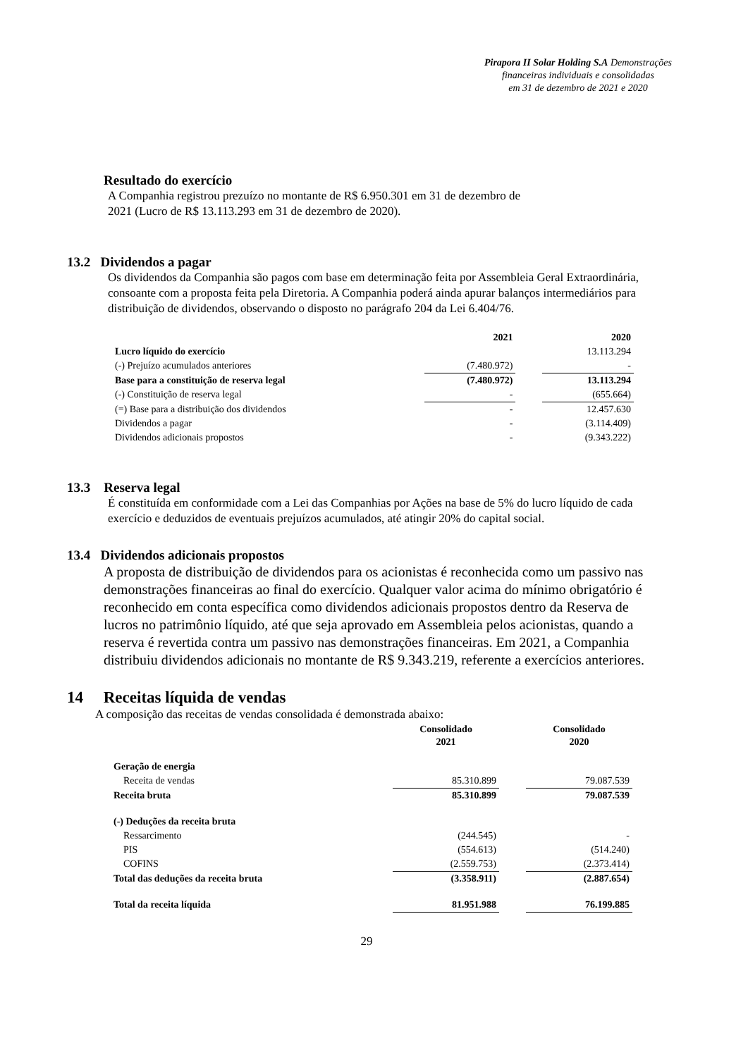Pirapora II Solar Holding S.A Demonstrações
financeiras individuais e consolidadas
em 31 de dezembro de 2021 e 2020
Resultado do exercício
A Companhia registrou prezuízo no montante de R$ 6.950.301 em 31 de dezembro de
2021 (Lucro de R$ 13.113.293 em 31 de dezembro de 2020).
13.2 Dividendos a pagar
Os dividendos da Companhia são pagos com base em determinação feita por Assembleia Geral Extraordinária, consoante com a proposta feita pela Diretoria. A Companhia poderá ainda apurar balanços intermediários para distribuição de dividendos, observando o disposto no parágrafo 204 da Lei 6.404/76.
| | 2021 | | 2020 |
| --- | --- | --- | --- |
| Lucro líquido do exercício | | | 13.113.294 |
| (-) Prejuízo acumulados anteriores | (7.480.972) | | - |
| Base para a constituição de reserva legal | (7.480.972) | | 13.113.294 |
| (-) Constituição de reserva legal | - | | (655.664) |
| (=) Base para a distribuição dos dividendos | - | | 12.457.630 |
| Dividendos a pagar | - | | (3.114.409) |
| Dividendos adicionais propostos | - | | (9.343.222) |
13.3 Reserva legal
É constituída em conformidade com a Lei das Companhias por Ações na base de 5% do lucro líquido de cada exercício e deduzidos de eventuais prejuízos acumulados, até atingir 20% do capital social.
13.4 Dividendos adicionais propostos
A proposta de distribuição de dividendos para os acionistas é reconhecida como um passivo nas demonstrações financeiras ao final do exercício. Qualquer valor acima do mínimo obrigatório é reconhecido em conta específica como dividendos adicionais propostos dentro da Reserva de lucros no patrimônio líquido, até que seja aprovado em Assembleia pelos acionistas, quando a reserva é revertida contra um passivo nas demonstrações financeiras. Em 2021, a Companhia distribuiu dividendos adicionais no montante de R$ 9.343.219, referente a exercícios anteriores.
14 Receitas líquida de vendas
A composição das receitas de vendas consolidada é demonstrada abaixo:
| | Consolidado 2021 | | Consolidado 2020 |
| --- | --- | --- | --- |
| Geração de energia | | | |
| Receita de vendas | 85.310.899 | | 79.087.539 |
| Receita bruta | 85.310.899 | | 79.087.539 |
| (-) Deduções da receita bruta | | | |
| Ressarcimento | (244.545) | | - |
| PIS | (554.613) | | (514.240) |
| COFINS | (2.559.753) | | (2.373.414) |
| Total das deduções da receita bruta | (3.358.911) | | (2.887.654) |
| Total da receita líquida | 81.951.988 | | 76.199.885 |
29